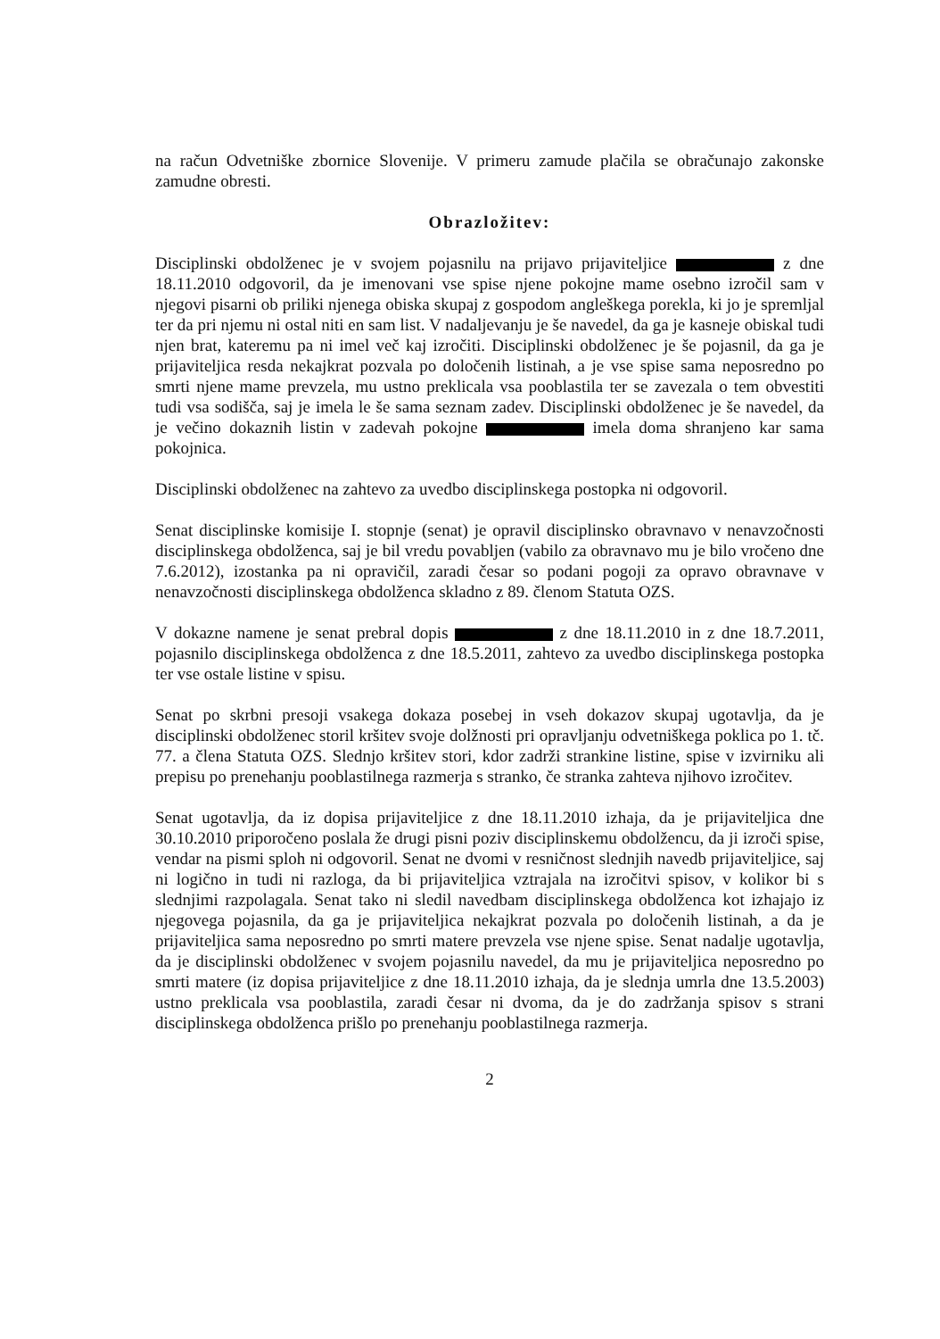na račun Odvetniške zbornice Slovenije. V primeru zamude plačila se obračunajo zakonske zamudne obresti.
Obrazložitev:
Disciplinski obdolženec je v svojem pojasnilu na prijavo prijaviteljice z dne 18.11.2010 odgovoril, da je imenovani vse spise njene pokojne mame osebno izročil sam v njegovi pisarni ob priliki njenega obiska skupaj z gospodom angleškega porekla, ki jo je spremljal ter da pri njemu ni ostal niti en sam list. V nadaljevanju je še navedel, da ga je kasneje obiskal tudi njen brat, kateremu pa ni imel več kaj izročiti. Disciplinski obdolženec je še pojasnil, da ga je prijaviteljica resda nekajkrat pozvala po določenih listinah, a je vse spise sama neposredno po smrti njene mame prevzela, mu ustno preklicala vsa pooblastila ter se zavezala o tem obvestiti tudi vsa sodišča, saj je imela le še sama seznam zadev. Disciplinski obdolženec je še navedel, da je večino dokaznih listin v zadevah pokojne imela doma shranjeno kar sama pokojnica.
Disciplinski obdolženec na zahtevo za uvedbo disciplinskega postopka ni odgovoril.
Senat disciplinske komisije I. stopnje (senat) je opravil disciplinsko obravnavo v nenavzočnosti disciplinskega obdolženca, saj je bil vredu povabljen (vabilo za obravnavo mu je bilo vročeno dne 7.6.2012), izostanka pa ni opravičil, zaradi česar so podani pogoji za opravo obravnave v nenavzočnosti disciplinskega obdolženca skladno z 89. členom Statuta OZS.
V dokazne namene je senat prebral dopis z dne 18.11.2010 in z dne 18.7.2011, pojasnilo disciplinskega obdolženca z dne 18.5.2011, zahtevo za uvedbo disciplinskega postopka ter vse ostale listine v spisu.
Senat po skrbni presoji vsakega dokaza posebej in vseh dokazov skupaj ugotavlja, da je disciplinski obdolženec storil kršitev svoje dolžnosti pri opravljanju odvetniškega poklica po 1. tč. 77. a člena Statuta OZS. Slednjo kršitev stori, kdor zadrži strankine listine, spise v izvirniku ali prepisu po prenehanju pooblastilnega razmerja s stranko, če stranka zahteva njihovo izročitev.
Senat ugotavlja, da iz dopisa prijaviteljice z dne 18.11.2010 izhaja, da je prijaviteljica dne 30.10.2010 priporočeno poslala že drugi pisni poziv disciplinskemu obdolžencu, da ji izroči spise, vendar na pismi sploh ni odgovoril. Senat ne dvomi v resničnost slednjih navedb prijaviteljice, saj ni logično in tudi ni razloga, da bi prijaviteljica vztrajala na izročitvi spisov, v kolikor bi s slednjimi razpolagala. Senat tako ni sledil navedbam disciplinskega obdolženca kot izhajajo iz njegovega pojasnila, da ga je prijaviteljica nekajkrat pozvala po določenih listinah, a da je prijaviteljica sama neposredno po smrti matere prevzela vse njene spise. Senat nadalje ugotavlja, da je disciplinski obdolženec v svojem pojasnilu navedel, da mu je prijaviteljica neposredno po smrti matere (iz dopisa prijaviteljice z dne 18.11.2010 izhaja, da je slednja umrla dne 13.5.2003) ustno preklicala vsa pooblastila, zaradi česar ni dvoma, da je do zadržanja spisov s strani disciplinskega obdolženca prišlo po prenehanju pooblastilnega razmerja.
2